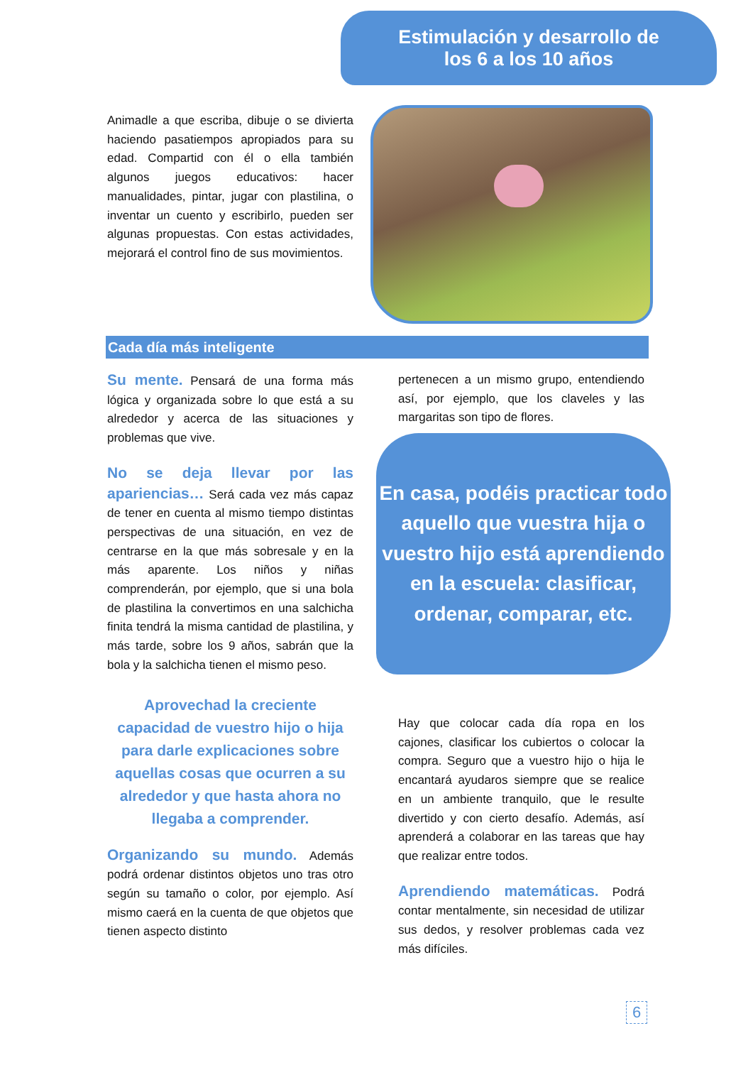Estimulación y desarrollo de
los 6 a los 10 años
Animadle a que escriba, dibuje o se divierta haciendo pasatiempos apropiados para su edad. Compartid con él o ella también algunos juegos educativos: hacer manualidades, pintar, jugar con plastilina, o inventar un cuento y escribirlo, pueden ser algunas propuestas. Con estas actividades, mejorará el control fino de sus movimientos.
Cada día más inteligente
Su mente. Pensará de una forma más lógica y organizada sobre lo que está a su alrededor y acerca de las situaciones y problemas que vive.
No se deja llevar por las apariencias… Será cada vez más capaz de tener en cuenta al mismo tiempo distintas perspectivas de una situación, en vez de centrarse en la que más sobresale y en la más aparente. Los niños y niñas comprenderán, por ejemplo, que si una bola de plastilina la convertimos en una salchicha finita tendrá la misma cantidad de plastilina, y más tarde, sobre los 9 años, sabrán que la bola y la salchicha tienen el mismo peso.
Aprovechad la creciente capacidad de vuestro hijo o hija para darle explicaciones sobre aquellas cosas que ocurren a su alrededor y que hasta ahora no llegaba a comprender.
Organizando su mundo. Además podrá ordenar distintos objetos uno tras otro según su tamaño o color, por ejemplo. Así mismo caerá en la cuenta de que objetos que tienen aspecto distinto
pertenecen a un mismo grupo, entendiendo así, por ejemplo, que los claveles y las margaritas son tipo de flores.
En casa, podéis practicar todo aquello que vuestra hija o vuestro hijo está aprendiendo en la escuela: clasificar, ordenar, comparar, etc.
Hay que colocar cada día ropa en los cajones, clasificar los cubiertos o colocar la compra. Seguro que a vuestro hijo o hija le encantará ayudaros siempre que se realice en un ambiente tranquilo, que le resulte divertido y con cierto desafío. Además, así aprenderá a colaborar en las tareas que hay que realizar entre todos.
Aprendiendo matemáticas. Podrá contar mentalmente, sin necesidad de utilizar sus dedos, y resolver problemas cada vez más difíciles.
6